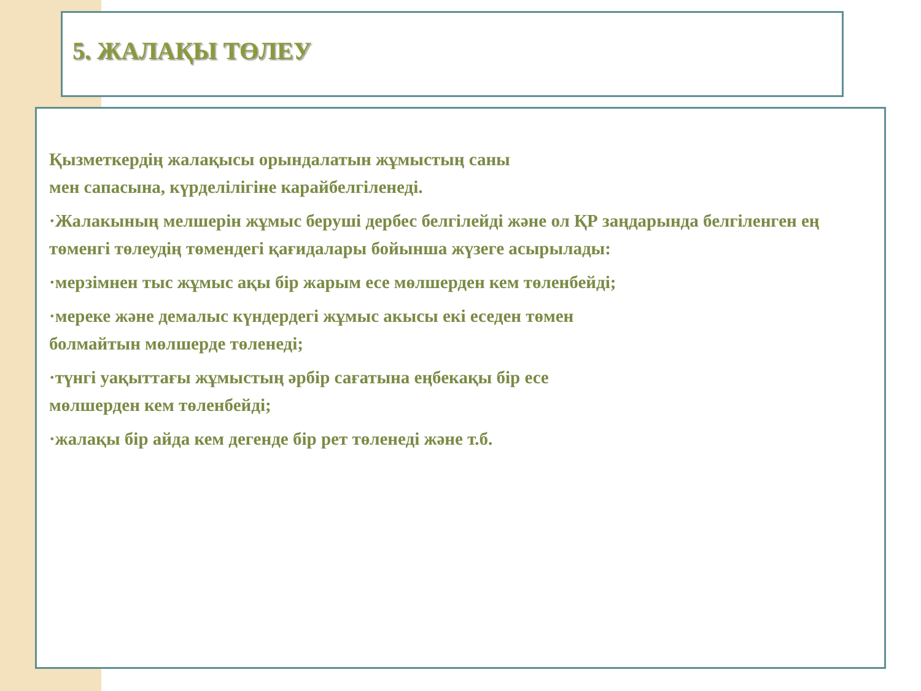5. ЖАЛАҚЫ ТӨЛЕУ
Қызметкердің жалақысы орындалатын жұмыстың саны
мен сапасына, күрделілігіне карайбелгіленеді.
·Жалакының мелшерін жұмыс беруші дербес белгілейді және ол ҚР заңдарында белгіленген ең төменгі төлеудің төмендегі қағидалары бойынша жүзеге асырылады:
·мерзімнен тыс жұмыс ақы бір жарым есе мөлшерден кем төленбейді;
·мереке және демалыс күндердегі жұмыс акысы екі еседен төмен
болмайтын мөлшерде төленеді;
·түнгі уақыттағы жұмыстың әрбір сағатына еңбекақы бір есе
мөлшерден кем төленбейді;
·жалақы бір айда кем дегенде бір рет төленеді және т.б.